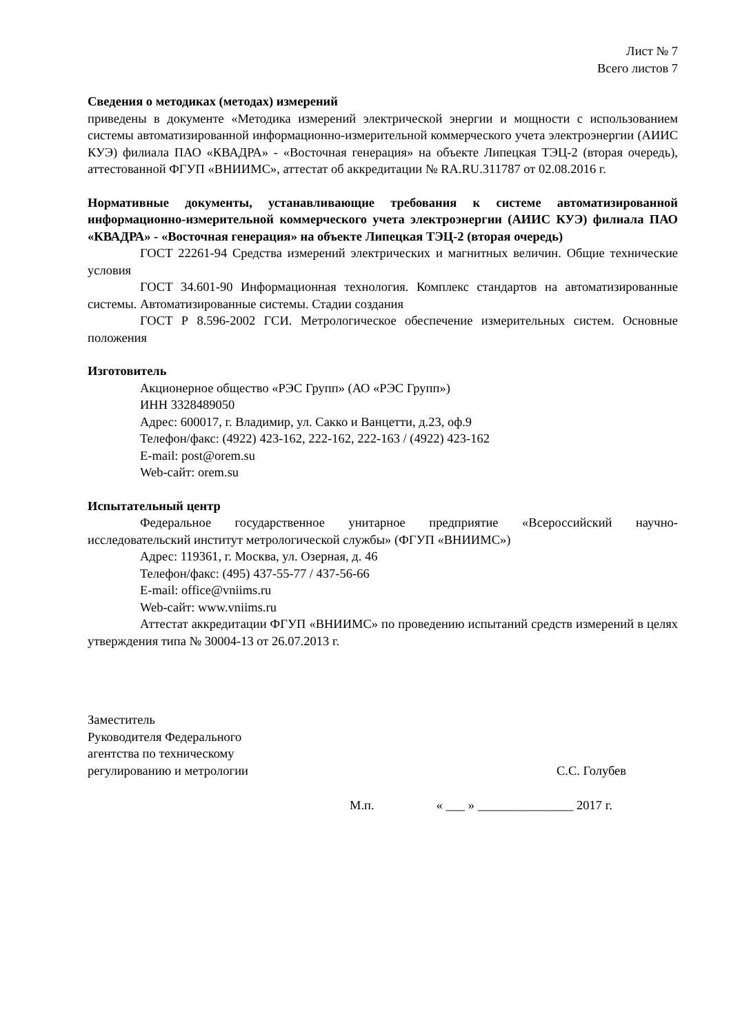Лист № 7
Всего листов 7
Сведения о методиках (методах) измерений
приведены в документе «Методика измерений электрической энергии и мощности с использованием системы автоматизированной информационно-измерительной коммерческого учета электроэнергии (АИИС КУЭ) филиала ПАО «КВАДРА» - «Восточная генерация» на объекте Липецкая ТЭЦ-2 (вторая очередь), аттестованной ФГУП «ВНИИМС», аттестат об аккредитации № RA.RU.311787 от 02.08.2016 г.
Нормативные документы, устанавливающие требования к системе автоматизированной информационно-измерительной коммерческого учета электроэнергии (АИИС КУЭ) филиала ПАО «КВАДРА» - «Восточная генерация» на объекте Липецкая ТЭЦ-2 (вторая очередь)
ГОСТ 22261-94 Средства измерений электрических и магнитных величин. Общие технические условия
ГОСТ 34.601-90 Информационная технология. Комплекс стандартов на автоматизированные системы. Автоматизированные системы. Стадии создания
ГОСТ Р 8.596-2002 ГСИ. Метрологическое обеспечение измерительных систем. Основные положения
Изготовитель
Акционерное общество «РЭС Групп» (АО «РЭС Групп»)
ИНН 3328489050
Адрес: 600017, г. Владимир, ул. Сакко и Ванцетти, д.23, оф.9
Телефон/факс: (4922) 423-162, 222-162, 222-163 / (4922) 423-162
E-mail: post@orem.su
Web-сайт: orem.su
Испытательный центр
Федеральное государственное унитарное предприятие «Всероссийский научно-исследовательский институт метрологической службы» (ФГУП «ВНИИМС»)
Адрес: 119361, г. Москва, ул. Озерная, д. 46
Телефон/факс: (495) 437-55-77 / 437-56-66
E-mail: office@vniims.ru
Web-сайт: www.vniims.ru
Аттестат аккредитации ФГУП «ВНИИМС» по проведению испытаний средств измерений в целях утверждения типа № 30004-13 от 26.07.2013 г.
Заместитель
Руководителя Федерального
агентства по техническому
регулированию и метрологии
С.С. Голубев
М.п. « ___ » _______________ 2017 г.